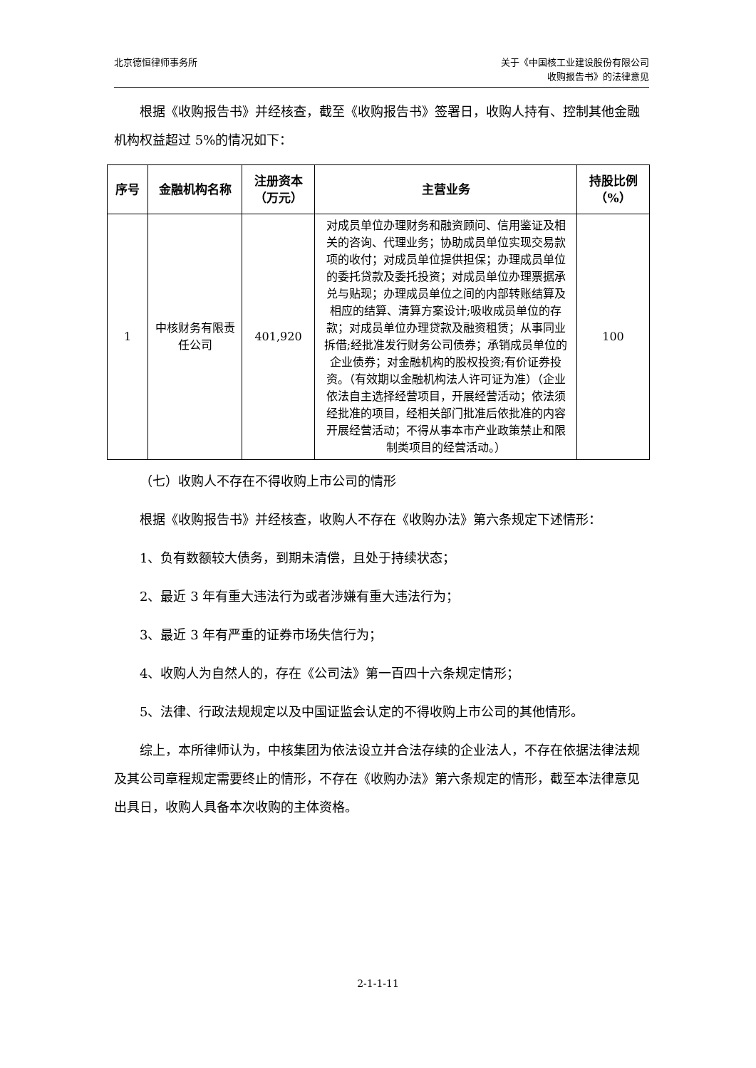北京德恒律师事务所 关于《中国核工业建设股份有限公司
收购报告书》的法律意见
根据《收购报告书》并经核查，截至《收购报告书》签署日，收购人持有、控制其他金融机构权益超过 5%的情况如下：
| 序号 | 金融机构名称 | 注册资本 （万元） | 主营业务 | 持股比例 （%） |
| --- | --- | --- | --- | --- |
| 1 | 中核财务有限责任公司 | 401,920 | 对成员单位办理财务和融资顾问、信用鉴证及相关的咨询、代理业务；协助成员单位实现交易款项的收付；对成员单位提供担保；办理成员单位的委托贷款及委托投资；对成员单位办理票据承兑与贴现；办理成员单位之间的内部转账结算及相应的结算、清算方案设计;吸收成员单位的存款；对成员单位办理贷款及融资租赁；从事同业拆借;经批准发行财务公司债券；承销成员单位的企业债券；对金融机构的股权投资;有价证券投资。（有效期以金融机构法人许可证为准）（企业依法自主选择经营项目，开展经营活动；依法须经批准的项目，经相关部门批准后依批准的内容开展经营活动；不得从事本市产业政策禁止和限制类项目的经营活动。） | 100 |
（七）收购人不存在不得收购上市公司的情形
根据《收购报告书》并经核查，收购人不存在《收购办法》第六条规定下述情形：
1、负有数额较大债务，到期未清偿，且处于持续状态；
2、最近 3 年有重大违法行为或者涉嫌有重大违法行为；
3、最近 3 年有严重的证券市场失信行为；
4、收购人为自然人的，存在《公司法》第一百四十六条规定情形；
5、法律、行政法规规定以及中国证监会认定的不得收购上市公司的其他情形。
综上，本所律师认为，中核集团为依法设立并合法存续的企业法人，不存在依据法律法规及其公司章程规定需要终止的情形，不存在《收购办法》第六条规定的情形，截至本法律意见出具日，收购人具备本次收购的主体资格。
2-1-1-11